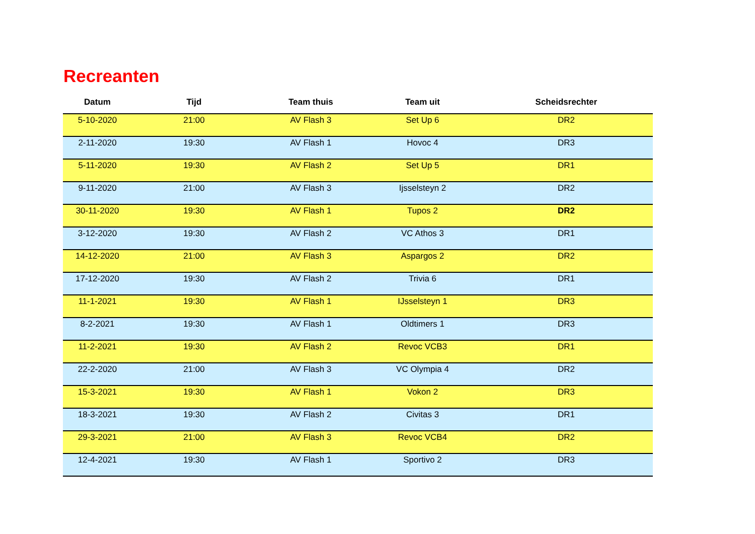Recreanten
| Datum | Tijd | Team thuis | Team uit | Scheidsrechter |
| --- | --- | --- | --- | --- |
| 5-10-2020 | 21:00 | AV Flash 3 | Set Up 6 | DR2 |
| 2-11-2020 | 19:30 | AV Flash 1 | Hovoc 4 | DR3 |
| 5-11-2020 | 19:30 | AV Flash 2 | Set Up 5 | DR1 |
| 9-11-2020 | 21:00 | AV Flash 3 | Ijsselsteyn 2 | DR2 |
| 30-11-2020 | 19:30 | AV Flash 1 | Tupos 2 | DR2 |
| 3-12-2020 | 19:30 | AV Flash 2 | VC Athos 3 | DR1 |
| 14-12-2020 | 21:00 | AV Flash 3 | Aspargos 2 | DR2 |
| 17-12-2020 | 19:30 | AV Flash 2 | Trivia 6 | DR1 |
| 11-1-2021 | 19:30 | AV Flash 1 | IJsselsteyn 1 | DR3 |
| 8-2-2021 | 19:30 | AV Flash 1 | Oldtimers 1 | DR3 |
| 11-2-2021 | 19:30 | AV Flash 2 | Revoc VCB3 | DR1 |
| 22-2-2020 | 21:00 | AV Flash 3 | VC Olympia 4 | DR2 |
| 15-3-2021 | 19:30 | AV Flash 1 | Vokon 2 | DR3 |
| 18-3-2021 | 19:30 | AV Flash 2 | Civitas 3 | DR1 |
| 29-3-2021 | 21:00 | AV Flash 3 | Revoc VCB4 | DR2 |
| 12-4-2021 | 19:30 | AV Flash 1 | Sportivo 2 | DR3 |